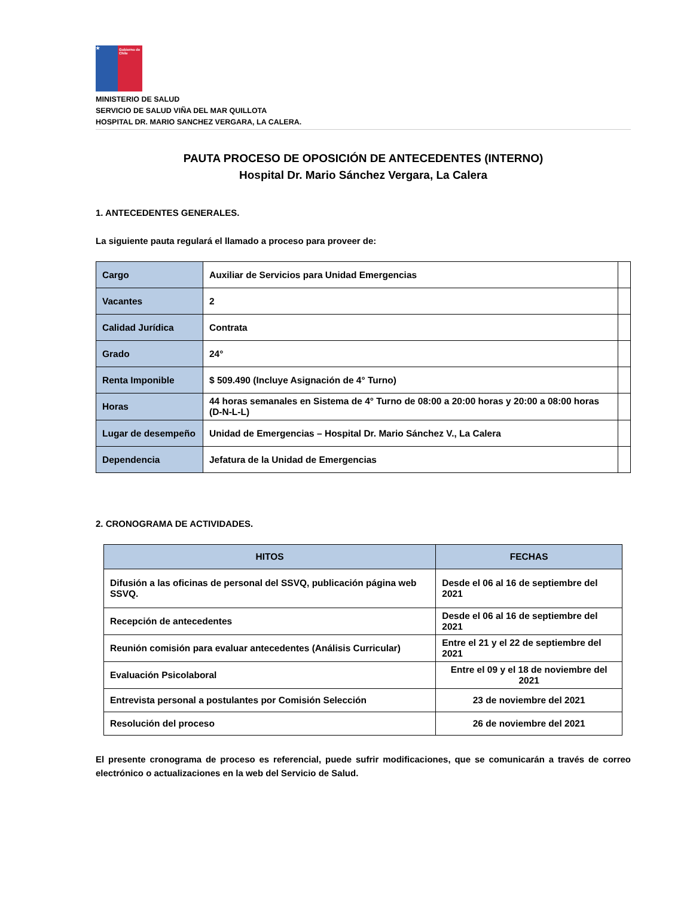★
Gobierno de Chile
MINISTERIO DE SALUD
SERVICIO DE SALUD VIÑA DEL MAR QUILLOTA
HOSPITAL DR. MARIO SANCHEZ VERGARA, LA CALERA.
PAUTA PROCESO DE OPOSICIÓN DE ANTECEDENTES (INTERNO)
Hospital Dr. Mario Sánchez Vergara, La Calera
1. ANTECEDENTES GENERALES.
La siguiente pauta regulará el llamado a proceso para proveer de:
| Cargo | Auxiliar de Servicios para Unidad Emergencias | |
| Vacantes | 2 | |
| Calidad Jurídica | Contrata | |
| Grado | 24° | |
| Renta Imponible | $ 509.490 (Incluye Asignación de 4° Turno) | |
| Horas | 44 horas semanales en Sistema de 4° Turno de 08:00 a 20:00 horas y 20:00 a 08:00 horas (D-N-L-L) | |
| Lugar de desempeño | Unidad de Emergencias – Hospital Dr. Mario Sánchez V., La Calera | |
| Dependencia | Jefatura de la Unidad de Emergencias | |
2. CRONOGRAMA DE ACTIVIDADES.
| HITOS | FECHAS |
| --- | --- |
| Difusión a las oficinas de personal del SSVQ, publicación página web SSVQ. | Desde el 06 al 16 de septiembre del 2021 |
| Recepción de antecedentes | Desde el 06 al 16 de septiembre del 2021 |
| Reunión comisión para evaluar antecedentes (Análisis Curricular) | Entre el 21 y el 22 de septiembre del 2021 |
| Evaluación Psicolaboral | Entre el 09 y el 18 de noviembre del 2021 |
| Entrevista personal a postulantes por Comisión Selección | 23 de noviembre del 2021 |
| Resolución del proceso | 26 de noviembre del 2021 |
El presente cronograma de proceso es referencial, puede sufrir modificaciones, que se comunicarán a través de correo electrónico o actualizaciones en la web del Servicio de Salud.